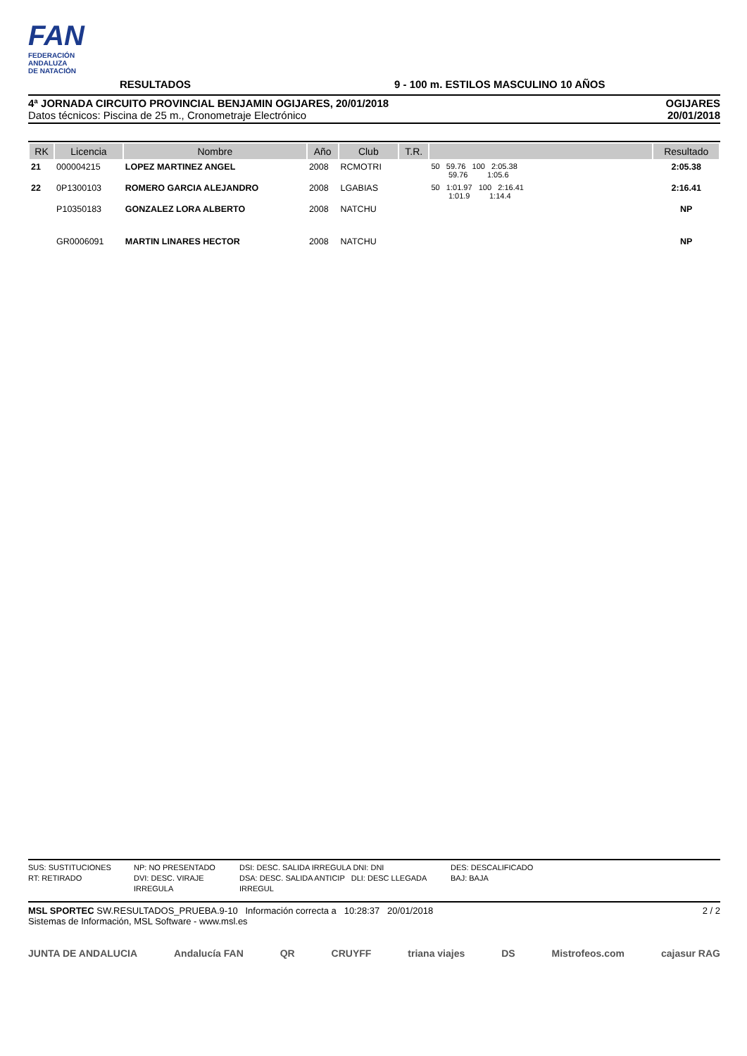FAN
FEDERACIÓN
ANDALUZA
DE NATACIÓN
RESULTADOS
9 - 100 m. ESTILOS MASCULINO 10 AÑOS
4ª JORNADA CIRCUITO PROVINCIAL BENJAMIN OGIJARES, 20/01/2018
Datos técnicos: Piscina de 25 m., Cronometraje Electrónico
OGIJARES
20/01/2018
| RK | Licencia | Nombre | Año | Club | T.R. | | Resultado |
| --- | --- | --- | --- | --- | --- | --- | --- |
| 21 | 000004215 | LOPEZ MARTINEZ ANGEL | 2008 | RCMOTRI | | 50 59.76 100 2:05.38 59.76 1:05.6 | 2:05.38 |
| 22 | 0P1300103 | ROMERO GARCIA ALEJANDRO | 2008 | LGABIAS | | 50 1:01.97 100 2:16.41 1:01.9 1:14.4 | 2:16.41 |
| | P10350183 | GONZALEZ LORA ALBERTO | 2008 | NATCHU | | | NP |
| | GR0006091 | MARTIN LINARES HECTOR | 2008 | NATCHU | | | NP |
SUS: SUSTITUCIONES NP: NO PRESENTADO DSI: DESC. SALIDA IRREGULA DNI: DNI DES: DESCALIFICADO RT: RETIRADO DVI: DESC. VIRAJE IRREGULA DSA: DESC. SALIDA ANTICIP DLI: DESC LLEGADA IRREGUL BAJ: BAJA
MSL SPORTEC SW.RESULTADOS_PRUEBA.9-10 Información correcta a 10:28:37 20/01/2018
Sistemas de Información, MSL Software - www.msl.es
2 / 2
JUNTA DE ANDALUCIA Andalucía FAN QR CRUYFF triana viajes DS Mistrofeos.com cajasur RAG